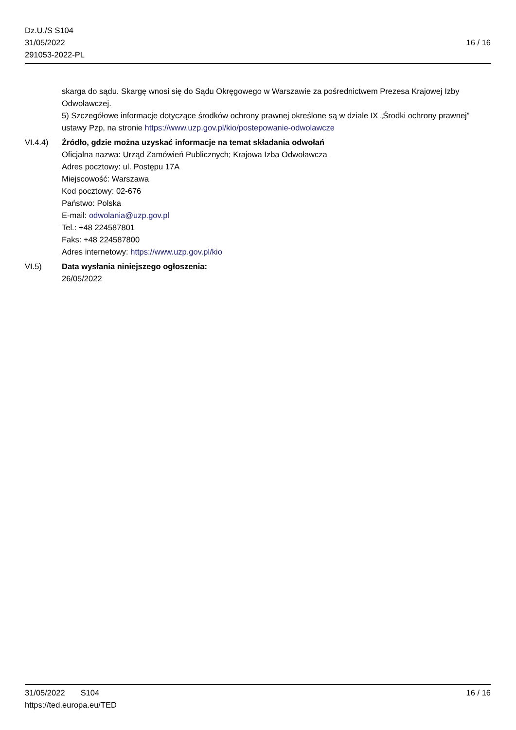Dz.U./S S104
31/05/2022
291053-2022-PL
16 / 16
skarga do sądu. Skargę wnosi się do Sądu Okręgowego w Warszawie za pośrednictwem Prezesa Krajowej Izby Odwoławczej.
5) Szczegółowe informacje dotyczące środków ochrony prawnej określone są w dziale IX „Środki ochrony prawnej” ustawy Pzp, na stronie https://www.uzp.gov.pl/kio/postepowanie-odwolawcze
VI.4.4) Źródło, gdzie można uzyskać informacje na temat składania odwołań
Oficjalna nazwa: Urząd Zamówień Publicznych; Krajowa Izba Odwoławcza
Adres pocztowy: ul. Postępu 17A
Miejscowość: Warszawa
Kod pocztowy: 02-676
Państwo: Polska
E-mail: odwolania@uzp.gov.pl
Tel.: +48 224587801
Faks: +48 224587800
Adres internetowy: https://www.uzp.gov.pl/kio
VI.5) Data wysłania niniejszego ogłoszenia:
26/05/2022
31/05/2022 S104
https://ted.europa.eu/TED
16 / 16